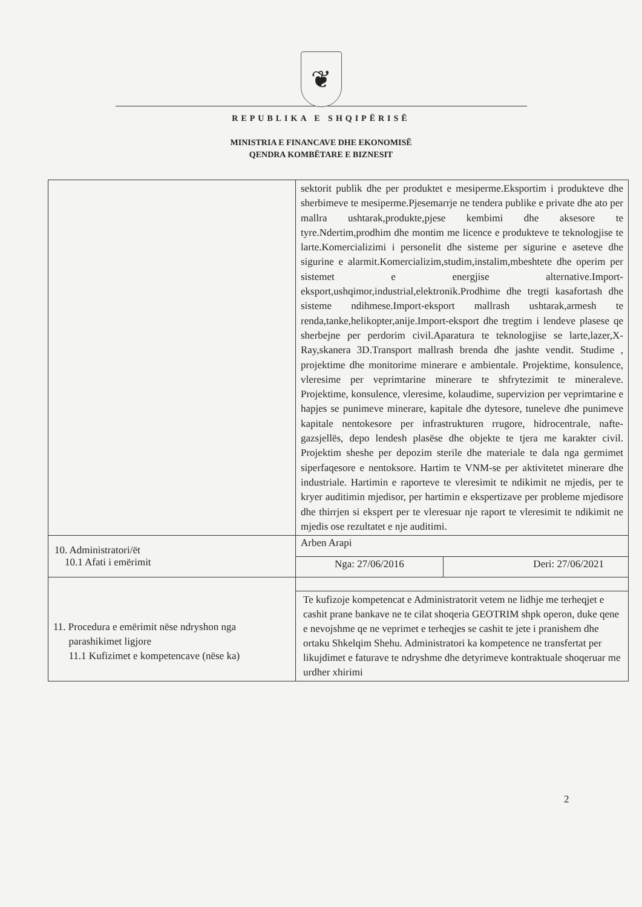❦
REPUBLIKA E SHQIPËRISË
MINISTRIA E FINANCAVE DHE EKONOMISË
QENDRA KOMBËTARE E BIZNESIT
| | sektorit publik dhe per produktet e mesiperme.Eksportim i produkteve dhe sherbimeve te mesiperme.Pjesemarrje ne tendera publike e private dhe ato per mallra ushtarak,produkte,pjese kembimi dhe aksesore te tyre.Ndertim,prodhim dhe montim me licence e produkteve te teknologjise te larte.Komercializimi i personelit dhe sisteme per sigurine e aseteve dhe sigurine e alarmit.Komercializim,studim,instalim,mbeshtete dhe operim per sistemet e energjise alternative.Import-eksport,ushqimor,industrial,elektronik.Prodhime dhe tregti kasafortash dhe sisteme ndihmese.Import-eksport mallrash ushtarak,armesh te renda,tanke,helikopter,anije.Import-eksport dhe tregtim i lendeve plasese qe sherbejne per perdorim civil.Aparatura te teknologjise se larte,lazer,X-Ray,skanera 3D.Transport mallrash brenda dhe jashte vendit. Studime , projektime dhe monitorime minerare e ambientale. Projektime, konsulence, vleresime per veprimtarine minerare te shfrytezimit te mineraleve. Projektime, konsulence, vleresime, kolaudime, supervizion per veprimtarine e hapjes se punimeve minerare, kapitale dhe dytesore, tuneleve dhe punimeve kapitale nentokesore per infrastrukturen rrugore, hidrocentrale, nafte-gazsjellës, depo lendesh plasëse dhe objekte te tjera me karakter civil. Projektim sheshe per depozim sterile dhe materiale te dala nga germimet siperfaqesore e nentoksore. Hartim te VNM-se per aktivitetet minerare dhe industriale. Hartimin e raporteve te vleresimit te ndikimit ne mjedis, per te kryer auditimin mjedisor, per hartimin e ekspertizave per probleme mjedisore dhe thirrjen si ekspert per te vleresuar nje raport te vleresimit te ndikimit ne mjedis ose rezultatet e nje auditimi. | |
| 10. Administratori/ët 10.1 Afati i emërimit | Arben Arapi | |
| | Nga: 27/06/2016 | Deri: 27/06/2021 |
| 11. Procedura e emërimit nëse ndryshon nga parashikimet ligjore 11.1 Kufizimet e kompetencave (nëse ka) | | |
| | Te kufizoje kompetencat e Administratorit vetem ne lidhje me terheqjet e cashit prane bankave ne te cilat shoqeria GEOTRIM shpk operon, duke qene e nevojshme qe ne veprimet e terheqjes se cashit te jete i pranishem dhe ortaku Shkelqim Shehu. Administratori ka kompetence ne transfertat per likujdimet e faturave te ndryshme dhe detyrimeve kontraktuale shoqeruar me urdher xhirimi | |
2